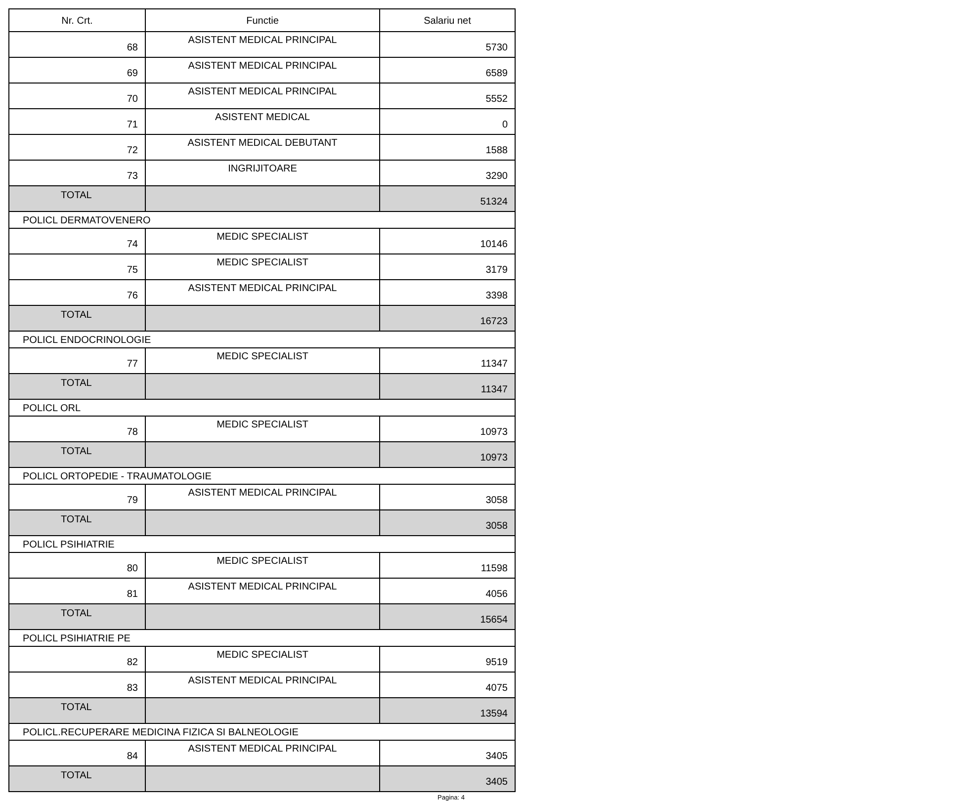| Nr. Crt. | Functie | Salariu net |
| --- | --- | --- |
| 68 | ASISTENT MEDICAL PRINCIPAL | 5730 |
| 69 | ASISTENT MEDICAL PRINCIPAL | 6589 |
| 70 | ASISTENT MEDICAL PRINCIPAL | 5552 |
| 71 | ASISTENT MEDICAL | 0 |
| 72 | ASISTENT MEDICAL DEBUTANT | 1588 |
| 73 | INGRIJITOARE | 3290 |
| TOTAL | | 51324 |
| POLICL DERMATOVENERO | | |
| 74 | MEDIC SPECIALIST | 10146 |
| 75 | MEDIC SPECIALIST | 3179 |
| 76 | ASISTENT MEDICAL PRINCIPAL | 3398 |
| TOTAL | | 16723 |
| POLICL ENDOCRINOLOGIE | | |
| 77 | MEDIC SPECIALIST | 11347 |
| TOTAL | | 11347 |
| POLICL ORL | | |
| 78 | MEDIC SPECIALIST | 10973 |
| TOTAL | | 10973 |
| POLICL ORTOPEDIE - TRAUMATOLOGIE | | |
| 79 | ASISTENT MEDICAL PRINCIPAL | 3058 |
| TOTAL | | 3058 |
| POLICL PSIHIATRIE | | |
| 80 | MEDIC SPECIALIST | 11598 |
| 81 | ASISTENT MEDICAL PRINCIPAL | 4056 |
| TOTAL | | 15654 |
| POLICL PSIHIATRIE PE | | |
| 82 | MEDIC SPECIALIST | 9519 |
| 83 | ASISTENT MEDICAL PRINCIPAL | 4075 |
| TOTAL | | 13594 |
| POLICL.RECUPERARE MEDICINA FIZICA SI BALNEOLOGIE | | |
| 84 | ASISTENT MEDICAL PRINCIPAL | 3405 |
| TOTAL | | 3405 |
Pagina: 4